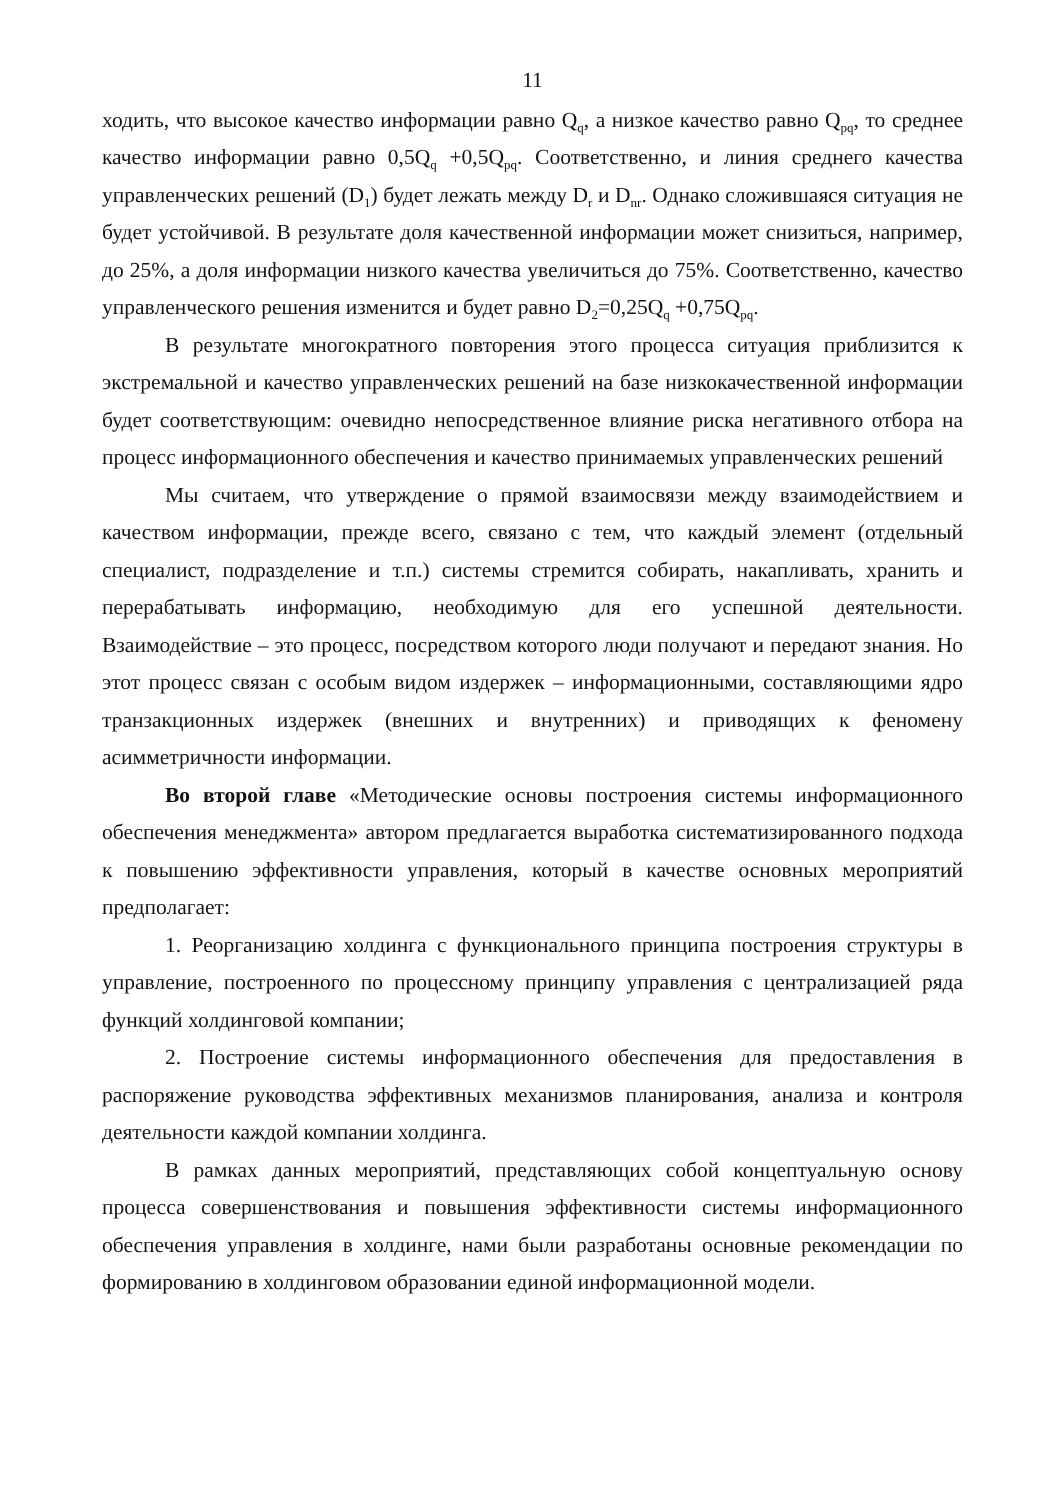11
ходить, что высокое качество информации равно Q<sub>q</sub>, а низкое качество равно Q<sub>pq</sub>, то среднее качество информации равно 0,5Q<sub>q</sub> +0,5Q<sub>pq</sub>. Соответственно, и линия среднего качества управленческих решений (D<sub>1</sub>) будет лежать между D<sub>r</sub> и D<sub>nr</sub>. Однако сложившаяся ситуация не будет устойчивой. В результате доля качественной информации может снизиться, например, до 25%, а доля информации низкого качества увеличиться до 75%. Соответственно, качество управленческого решения изменится и будет равно D<sub>2</sub>=0,25Q<sub>q</sub> +0,75Q<sub>pq</sub>.
В результате многократного повторения этого процесса ситуация приблизится к экстремальной и качество управленческих решений на базе низкокачественной информации будет соответствующим: очевидно непосредственное влияние риска негативного отбора на процесс информационного обеспечения и качество принимаемых управленческих решений
Мы считаем, что утверждение о прямой взаимосвязи между взаимодействием и качеством информации, прежде всего, связано с тем, что каждый элемент (отдельный специалист, подразделение и т.п.) системы стремится собирать, накапливать, хранить и перерабатывать информацию, необходимую для его успешной деятельности. Взаимодействие – это процесс, посредством которого люди получают и передают знания. Но этот процесс связан с особым видом издержек – информационными, составляющими ядро транзакционных издержек (внешних и внутренних) и приводящих к феномену асимметричности информации.
Во второй главе «Методические основы построения системы информационного обеспечения менеджмента» автором предлагается выработка систематизированного подхода к повышению эффективности управления, который в качестве основных мероприятий предполагает:
1. Реорганизацию холдинга с функционального принципа построения структуры в управление, построенного по процессному принципу управления с централизацией ряда функций холдинговой компании;
2. Построение системы информационного обеспечения для предоставления в распоряжение руководства эффективных механизмов планирования, анализа и контроля деятельности каждой компании холдинга.
В рамках данных мероприятий, представляющих собой концептуальную основу процесса совершенствования и повышения эффективности системы информационного обеспечения управления в холдинге, нами были разработаны основные рекомендации по формированию в холдинговом образовании единой информационной модели.